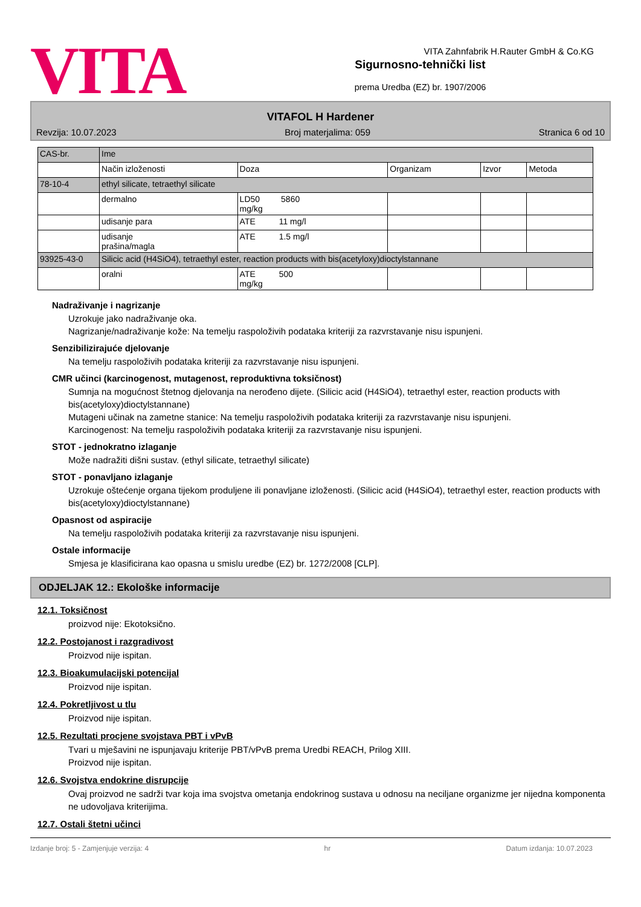VITA
Sigurnosno-tehnički list
prema Uredba (EZ) br. 1907/2006
VITA Zahnfabrik H.Rauter GmbH & Co.KG
VITAFOL H Hardener
Revzija: 10.07.2023 Broj materjalima: 059 Stranica 6 od 10
| CAS-br. | Ime | | | | |
| | Način izloženosti | Doza | Organizam | Izvor | Metoda |
| 78-10-4 | ethyl silicate, tetraethyl silicate | | | | |
| | dermalno | LD50 5860 mg/kg | | | |
| | udisanje para | ATE 11 mg/l | | | |
| | udisanje prašina/magla | ATE 1.5 mg/l | | | |
| 93925-43-0 | Silicic acid (H4SiO4), tetraethyl ester, reaction products with bis(acetyloxy)dioctylstannane | | | | |
| | oralni | ATE 500 mg/kg | | | |
Nadraživanje i nagrizanje
Uzrokuje jako nadraživanje oka.
Nagrizanje/nadraživanje kože: Na temelju raspoloživih podataka kriteriji za razvrstavanje nisu ispunjeni.
Senzibilizirajuće djelovanje
Na temelju raspoloživih podataka kriteriji za razvrstavanje nisu ispunjeni.
CMR učinci (karcinogenost, mutagenost, reproduktivna toksičnost)
Sumnja na mogućnost štetnog djelovanja na nerođeno dijete. (Silicic acid (H4SiO4), tetraethyl ester, reaction products with bis(acetyloxy)dioctylstannane)
Mutageni učinak na zametne stanice: Na temelju raspoloživih podataka kriteriji za razvrstavanje nisu ispunjeni.
Karcinogenost: Na temelju raspoloživih podataka kriteriji za razvrstavanje nisu ispunjeni.
STOT - jednokratno izlaganje
Može nadražiti dišni sustav. (ethyl silicate, tetraethyl silicate)
STOT - ponavljano izlaganje
Uzrokuje oštećenje organa tijekom produljene ili ponavljane izloženosti. (Silicic acid (H4SiO4), tetraethyl ester, reaction products with bis(acetyloxy)dioctylstannane)
Opasnost od aspiracije
Na temelju raspoloživih podataka kriteriji za razvrstavanje nisu ispunjeni.
Ostale informacije
Smjesa je klasificirana kao opasna u smislu uredbe (EZ) br. 1272/2008 [CLP].
ODJELJAK 12.: Ekološke informacije
12.1. Toksičnost
proizvod nije: Ekotoksično.
12.2. Postojanost i razgradivost
Proizvod nije ispitan.
12.3. Bioakumulacijski potencijal
Proizvod nije ispitan.
12.4. Pokretljivost u tlu
Proizvod nije ispitan.
12.5. Rezultati procjene svojstava PBT i vPvB
Tvari u mješavini ne ispunjavaju kriterije PBT/vPvB prema Uredbi REACH, Prilog XIII.
Proizvod nije ispitan.
12.6. Svojstva endokrine disrupcije
Ovaj proizvod ne sadrži tvar koja ima svojstva ometanja endokrinog sustava u odnosu na neciljane organizme jer nijedna komponenta ne udovoljava kriterijima.
12.7. Ostali štetni učinci
Izdanje broj: 5 - Zamjenjuje verzija: 4 hr Datum izdanja: 10.07.2023